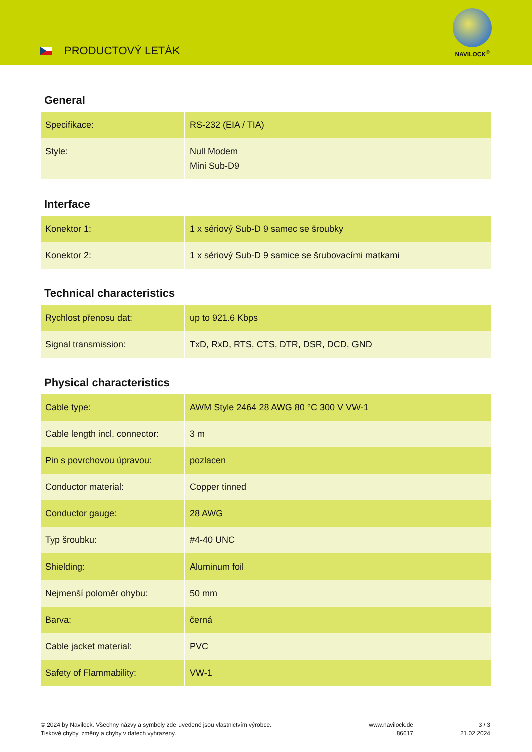PRODUCTOVÝ LETÁK
NAVILOCK<sup>®</sup>
General
| Specifikace: | RS-232 (EIA / TIA) |
| Style: | Null Modem Mini Sub-D9 |
Interface
| Konektor 1: | 1 x sériový Sub-D 9 samec se šroubky |
| Konektor 2: | 1 x sériový Sub-D 9 samice se šrubovacími matkami |
Technical characteristics
| Rychlost přenosu dat: | up to 921.6 Kbps |
| Signal transmission: | TxD, RxD, RTS, CTS, DTR, DSR, DCD, GND |
Physical characteristics
| Cable type: | AWM Style 2464 28 AWG 80 °C 300 V VW-1 |
| Cable length incl. connector: | 3 m |
| Pin s povrchovou úpravou: | pozlacen |
| Conductor material: | Copper tinned |
| Conductor gauge: | 28 AWG |
| Typ šroubku: | #4-40 UNC |
| Shielding: | Aluminum foil |
| Nejmenší poloměr ohybu: | 50 mm |
| Barva: | černá |
| Cable jacket material: | PVC |
| Safety of Flammability: | VW-1 |
© 2024 by Navilock. Všechny názvy a symboly zde uvedené jsou vlastnictvím výrobce.
Tiskové chyby, změny a chyby v datech vyhrazeny.
www.navilock.de
86617
3 / 3
21.02.2024